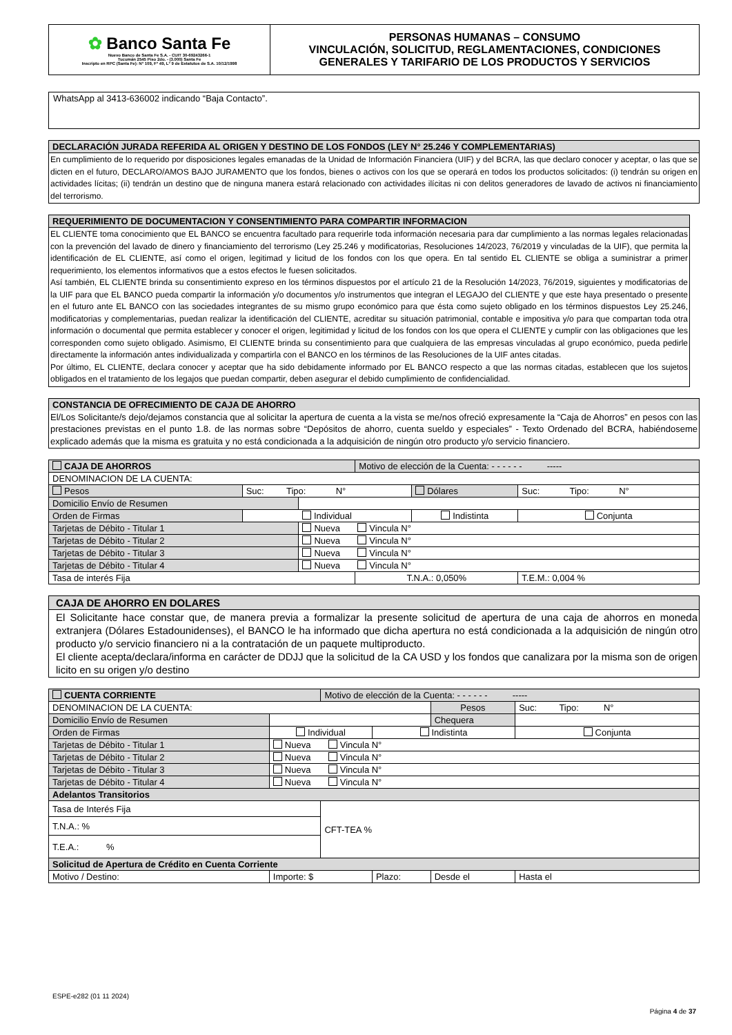| ✿ Banco Santa Fe Nuevo Banco de Santa Fe S.A. - CUIT 30-69243266-1 Tucumán 2545 Piso 2do. - (3.000) Santa Fe Inscripto en RPC (Santa Fe): N° 109, F° 49, L° 9 de Estatutos de S.A. 10/12/1998 | PERSONAS HUMANAS – CONSUMO VINCULACIÓN, SOLICITUD, REGLAMENTACIONES, CONDICIONES GENERALES Y TARIFARIO DE LOS PRODUCTOS Y SERVICIOS |
WhatsApp al 3413-636002 indicando “Baja Contacto”.
DECLARACIÓN JURADA REFERIDA AL ORIGEN Y DESTINO DE LOS FONDOS (LEY N° 25.246 Y COMPLEMENTARIAS)
En cumplimiento de lo requerido por disposiciones legales emanadas de la Unidad de Información Financiera (UIF) y del BCRA, las que declaro conocer y aceptar, o las que se dicten en el futuro, DECLARO/AMOS BAJO JURAMENTO que los fondos, bienes o activos con los que se operará en todos los productos solicitados: (i) tendrán su origen en actividades lícitas; (ii) tendrán un destino que de ninguna manera estará relacionado con actividades ilícitas ni con delitos generadores de lavado de activos ni financiamiento del terrorismo.
REQUERIMIENTO DE DOCUMENTACION Y CONSENTIMIENTO PARA COMPARTIR INFORMACION
EL CLIENTE toma conocimiento que EL BANCO se encuentra facultado para requerirle toda información necesaria para dar cumplimiento a las normas legales relacionadas con la prevención del lavado de dinero y financiamiento del terrorismo (Ley 25.246 y modificatorias, Resoluciones 14/2023, 76/2019 y vinculadas de la UIF), que permita la identificación de EL CLIENTE, así como el origen, legitimad y licitud de los fondos con los que opera. En tal sentido EL CLIENTE se obliga a suministrar a primer requerimiento, los elementos informativos que a estos efectos le fuesen solicitados.
Así también, EL CLIENTE brinda su consentimiento expreso en los términos dispuestos por el artículo 21 de la Resolución 14/2023, 76/2019, siguientes y modificatorias de la UIF para que EL BANCO pueda compartir la información y/o documentos y/o instrumentos que integran el LEGAJO del CLIENTE y que este haya presentado o presente en el futuro ante EL BANCO con las sociedades integrantes de su mismo grupo económico para que ésta como sujeto obligado en los términos dispuestos Ley 25.246, modificatorias y complementarias, puedan realizar la identificación del CLIENTE, acreditar su situación patrimonial, contable e impositiva y/o para que compartan toda otra información o documental que permita establecer y conocer el origen, legitimidad y licitud de los fondos con los que opera el CLIENTE y cumplir con las obligaciones que les corresponden como sujeto obligado. Asimismo, El CLIENTE brinda su consentimiento para que cualquiera de las empresas vinculadas al grupo económico, pueda pedirle directamente la información antes individualizada y compartirla con el BANCO en los términos de las Resoluciones de la UIF antes citadas.
Por último, EL CLIENTE, declara conocer y aceptar que ha sido debidamente informado por EL BANCO respecto a que las normas citadas, establecen que los sujetos obligados en el tratamiento de los legajos que puedan compartir, deben asegurar el debido cumplimiento de confidencialidad.
CONSTANCIA DE OFRECIMIENTO DE CAJA DE AHORRO
El/Los Solicitante/s dejo/dejamos constancia que al solicitar la apertura de cuenta a la vista se me/nos ofreció expresamente la “Caja de Ahorros” en pesos con las prestaciones previstas en el punto 1.8. de las normas sobre “Depósitos de ahorro, cuenta sueldo y especiales” - Texto Ordenado del BCRA, habiéndoseme explicado además que la misma es gratuita y no está condicionada a la adquisición de ningún otro producto y/o servicio financiero.
| CAJA DE AHORROS | | | Motivo de elección de la Cuenta: - - - - - - ----- | | | |
| DENOMINACION DE LA CUENTA: | | | | | | |
| Pesos | Suc: Tipo: N° | | | Dólares | Suc: Tipo: N° | |
| Domicilio Envío de Resumen | | | | | | |
| Orden de Firmas | Individual | | | Indistinta | | Conjunta |
| Tarjetas de Débito - Titular 1 | | Nueva Vincula N° | | | | |
| Tarjetas de Débito - Titular 2 | | Nueva Vincula N° | | | | |
| Tarjetas de Débito - Titular 3 | | Nueva Vincula N° | | | | |
| Tarjetas de Débito - Titular 4 | | Nueva Vincula N° | | | | |
| Tasa de interés Fija | | | T.N.A.: 0,050% | | T.E.M.: 0,004 % | |
CAJA DE AHORRO EN DOLARES
El Solicitante hace constar que, de manera previa a formalizar la presente solicitud de apertura de una caja de ahorros en moneda extranjera (Dólares Estadounidenses), el BANCO le ha informado que dicha apertura no está condicionada a la adquisición de ningún otro producto y/o servicio financiero ni a la contratación de un paquete multiproducto.
El cliente acepta/declara/informa en carácter de DDJJ que la solicitud de la CA USD y los fondos que canalizara por la misma son de origen licito en su origen y/o destino
| CUENTA CORRIENTE | | | Motivo de elección de la Cuenta: - - - - - - ----- | | | |
| DENOMINACION DE LA CUENTA: | | | | | Pesos | Suc: Tipo: N° |
| Domicilio Envío de Resumen | | | | | Chequera | |
| Orden de Firmas | Individual | | | Indistinta | | Conjunta |
| Tarjetas de Débito - Titular 1 | | Nueva Vincula N° | | | | |
| Tarjetas de Débito - Titular 2 | | Nueva Vincula N° | | | | |
| Tarjetas de Débito - Titular 3 | | Nueva Vincula N° | | | | |
| Tarjetas de Débito - Titular 4 | | Nueva Vincula N° | | | | |
| Adelantos Transitorios | | | | | | |
| Tasa de Interés Fija | | | CFT-TEA % | | | |
| T.N.A.: % | | | | | | |
| T.E.A.: % | | | | | | |
| Solicitud de Apertura de Crédito en Cuenta Corriente | | | | | | |
| Motivo / Destino: | | Importe: $ | | Plazo: | Desde el | Hasta el |
ESPE-e282 (01 11 2024)
Página 4 de 37